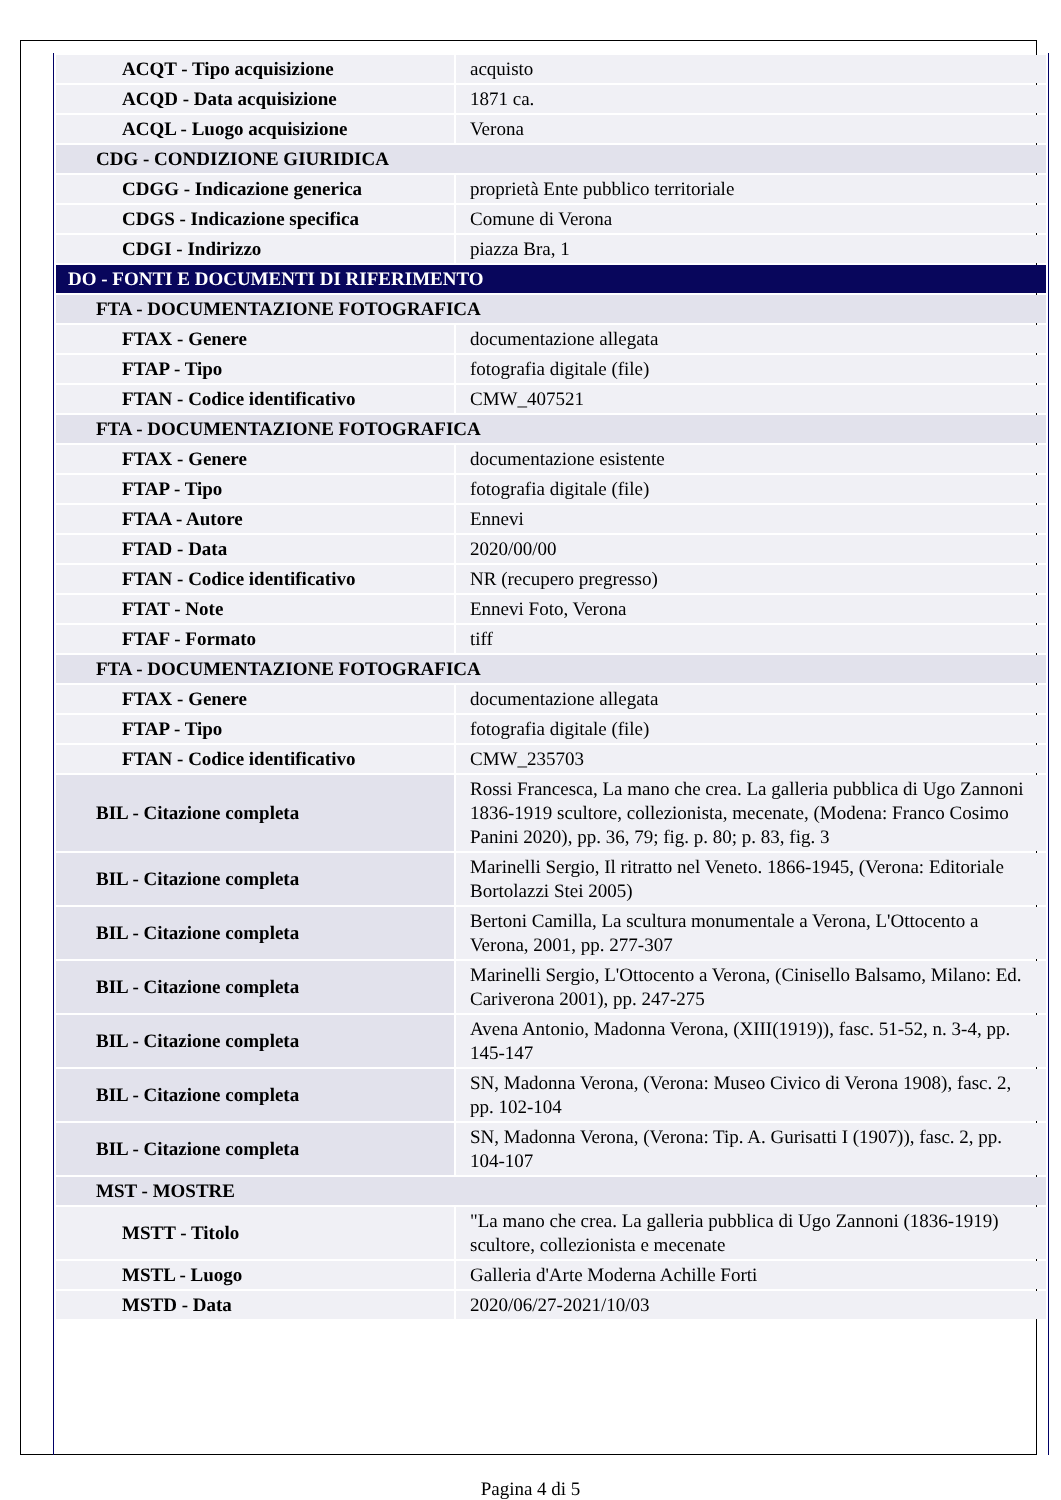| ACQT - Tipo acquisizione | acquisto |
| ACQD - Data acquisizione | 1871 ca. |
| ACQL - Luogo acquisizione | Verona |
| CDG - CONDIZIONE GIURIDICA | |
| CDGG - Indicazione generica | proprietà Ente pubblico territoriale |
| CDGS - Indicazione specifica | Comune di Verona |
| CDGI - Indirizzo | piazza Bra, 1 |
| DO - FONTI E DOCUMENTI DI RIFERIMENTO | |
| FTA - DOCUMENTAZIONE FOTOGRAFICA | |
| FTAX - Genere | documentazione allegata |
| FTAP - Tipo | fotografia digitale (file) |
| FTAN - Codice identificativo | CMW_407521 |
| FTA - DOCUMENTAZIONE FOTOGRAFICA | |
| FTAX - Genere | documentazione esistente |
| FTAP - Tipo | fotografia digitale (file) |
| FTAA - Autore | Ennevi |
| FTAD - Data | 2020/00/00 |
| FTAN - Codice identificativo | NR (recupero pregresso) |
| FTAT - Note | Ennevi Foto, Verona |
| FTAF - Formato | tiff |
| FTA - DOCUMENTAZIONE FOTOGRAFICA | |
| FTAX - Genere | documentazione allegata |
| FTAP - Tipo | fotografia digitale (file) |
| FTAN - Codice identificativo | CMW_235703 |
| BIL - Citazione completa | Rossi Francesca, La mano che crea. La galleria pubblica di Ugo Zannoni 1836-1919 scultore, collezionista, mecenate, (Modena: Franco Cosimo Panini 2020), pp. 36, 79; fig. p. 80; p. 83, fig. 3 |
| BIL - Citazione completa | Marinelli Sergio, Il ritratto nel Veneto. 1866-1945, (Verona: Editoriale Bortolazzi Stei 2005) |
| BIL - Citazione completa | Bertoni Camilla, La scultura monumentale a Verona, L'Ottocento a Verona, 2001, pp. 277-307 |
| BIL - Citazione completa | Marinelli Sergio, L'Ottocento a Verona, (Cinisello Balsamo, Milano: Ed. Cariverona 2001), pp. 247-275 |
| BIL - Citazione completa | Avena Antonio, Madonna Verona, (XIII(1919)), fasc. 51-52, n. 3-4, pp. 145-147 |
| BIL - Citazione completa | SN, Madonna Verona, (Verona: Museo Civico di Verona 1908), fasc. 2, pp. 102-104 |
| BIL - Citazione completa | SN, Madonna Verona, (Verona: Tip. A. Gurisatti I (1907)), fasc. 2, pp. 104-107 |
| MST - MOSTRE | |
| MSTT - Titolo | "La mano che crea. La galleria pubblica di Ugo Zannoni (1836-1919) scultore, collezionista e mecenate |
| MSTL - Luogo | Galleria d'Arte Moderna Achille Forti |
| MSTD - Data | 2020/06/27-2021/10/03 |
Pagina 4 di 5